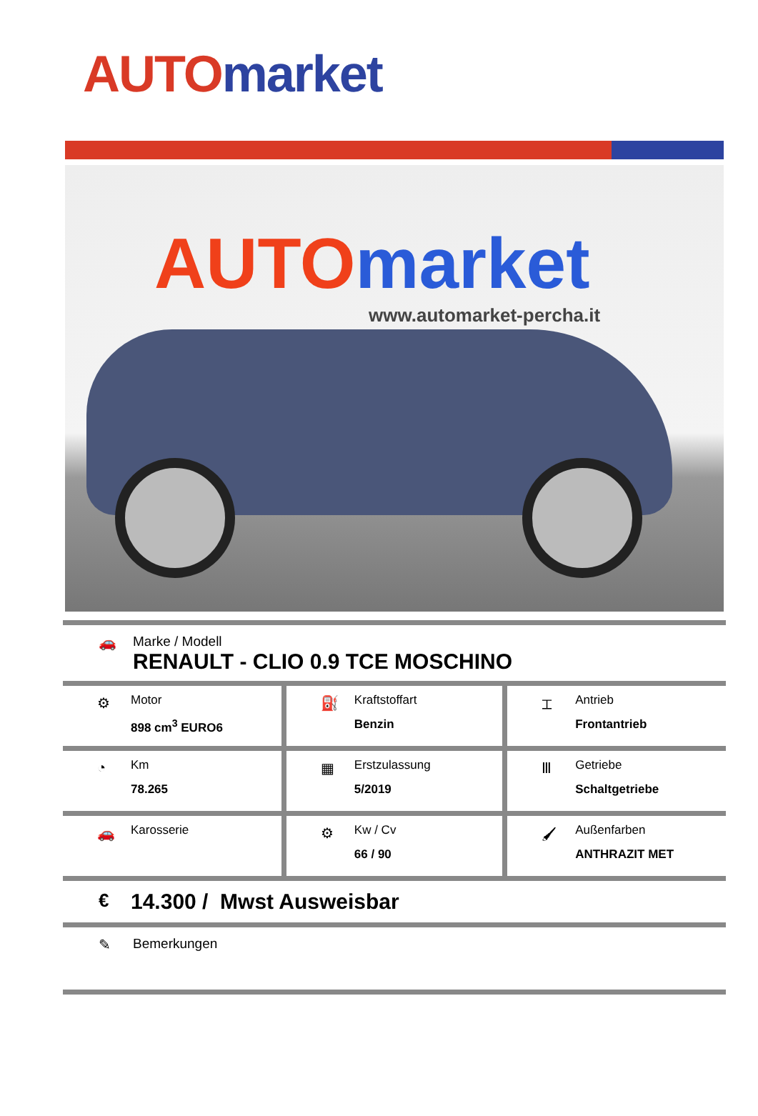AUTO market
AUTO market
www.automarket-percha.it
🚗
Marke / Modell
RENAULT - CLIO 0.9 TCE MOSCHINO
| ⚙ Motor 898 cm<sup>3</sup> EURO6 | ⛽ Kraftstoffart Benzin | ⌶ Antrieb Frontantrieb |
| ◔ Km 78.265 | ▦ Erstzulassung 5/2019 | Ⅲ Getriebe Schaltgetriebe |
| 🚗 Karosserie | ⚙ Kw / Cv 66 / 90 | 🖌 Außenfarben ANTHRAZIT MET |
€ 14.300 / Mwst Ausweisbar
✎ Bemerkungen